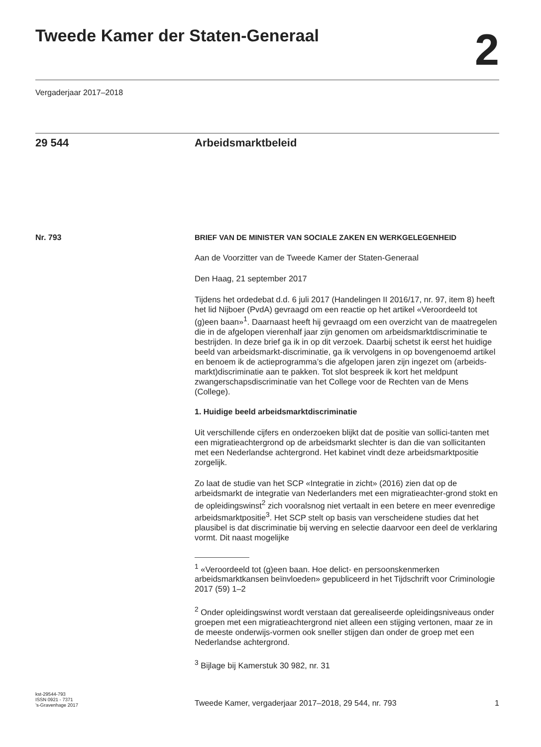Tweede Kamer der Staten-Generaal
2
Vergaderjaar 2017–2018
29 544 Arbeidsmarktbeleid
Nr. 793 BRIEF VAN DE MINISTER VAN SOCIALE ZAKEN EN WERKGELEGENHEID
Aan de Voorzitter van de Tweede Kamer der Staten-Generaal
Den Haag, 21 september 2017
Tijdens het ordedebat d.d. 6 juli 2017 (Handelingen II 2016/17, nr. 97, item 8) heeft het lid Nijboer (PvdA) gevraagd om een reactie op het artikel «Veroordeeld tot (g)een baan»<sup>1</sup>. Daarnaast heeft hij gevraagd om een overzicht van de maatregelen die in de afgelopen vierenhalf jaar zijn genomen om arbeidsmarktdiscriminatie te bestrijden. In deze brief ga ik in op dit verzoek. Daarbij schetst ik eerst het huidige beeld van arbeidsmarkt-discriminatie, ga ik vervolgens in op bovengenoemd artikel en benoem ik de actieprogramma’s die afgelopen jaren zijn ingezet om (arbeids-markt)discriminatie aan te pakken. Tot slot bespreek ik kort het meldpunt zwangerschapsdiscriminatie van het College voor de Rechten van de Mens (College).
1. Huidige beeld arbeidsmarktdiscriminatie
Uit verschillende cijfers en onderzoeken blijkt dat de positie van sollici-tanten met een migratieachtergrond op de arbeidsmarkt slechter is dan die van sollicitanten met een Nederlandse achtergrond. Het kabinet vindt deze arbeidsmarktpositie zorgelijk.
Zo laat de studie van het SCP «Integratie in zicht» (2016) zien dat op de arbeidsmarkt de integratie van Nederlanders met een migratieachter-grond stokt en de opleidingswinst<sup>2</sup> zich vooralsnog niet vertaalt in een betere en meer evenredige arbeidsmarktpositie<sup>3</sup>. Het SCP stelt op basis van verscheidene studies dat het plausibel is dat discriminatie bij werving en selectie daarvoor een deel de verklaring vormt. Dit naast mogelijke
<sup>1</sup> «Veroordeeld tot (g)een baan. Hoe delict- en persoonskenmerken arbeidsmarktkansen beïnvloeden» gepubliceerd in het Tijdschrift voor Criminologie 2017 (59) 1–2
<sup>2</sup> Onder opleidingswinst wordt verstaan dat gerealiseerde opleidingsniveaus onder groepen met een migratieachtergrond niet alleen een stijging vertonen, maar ze in de meeste onderwijs-vormen ook sneller stijgen dan onder de groep met een Nederlandse achtergrond.
<sup>3</sup> Bijlage bij Kamerstuk 30 982, nr. 31
kst-29544-793
ISSN 0921 - 7371
’s-Gravenhage 2017
Tweede Kamer, vergaderjaar 2017–2018, 29 544, nr. 793
1